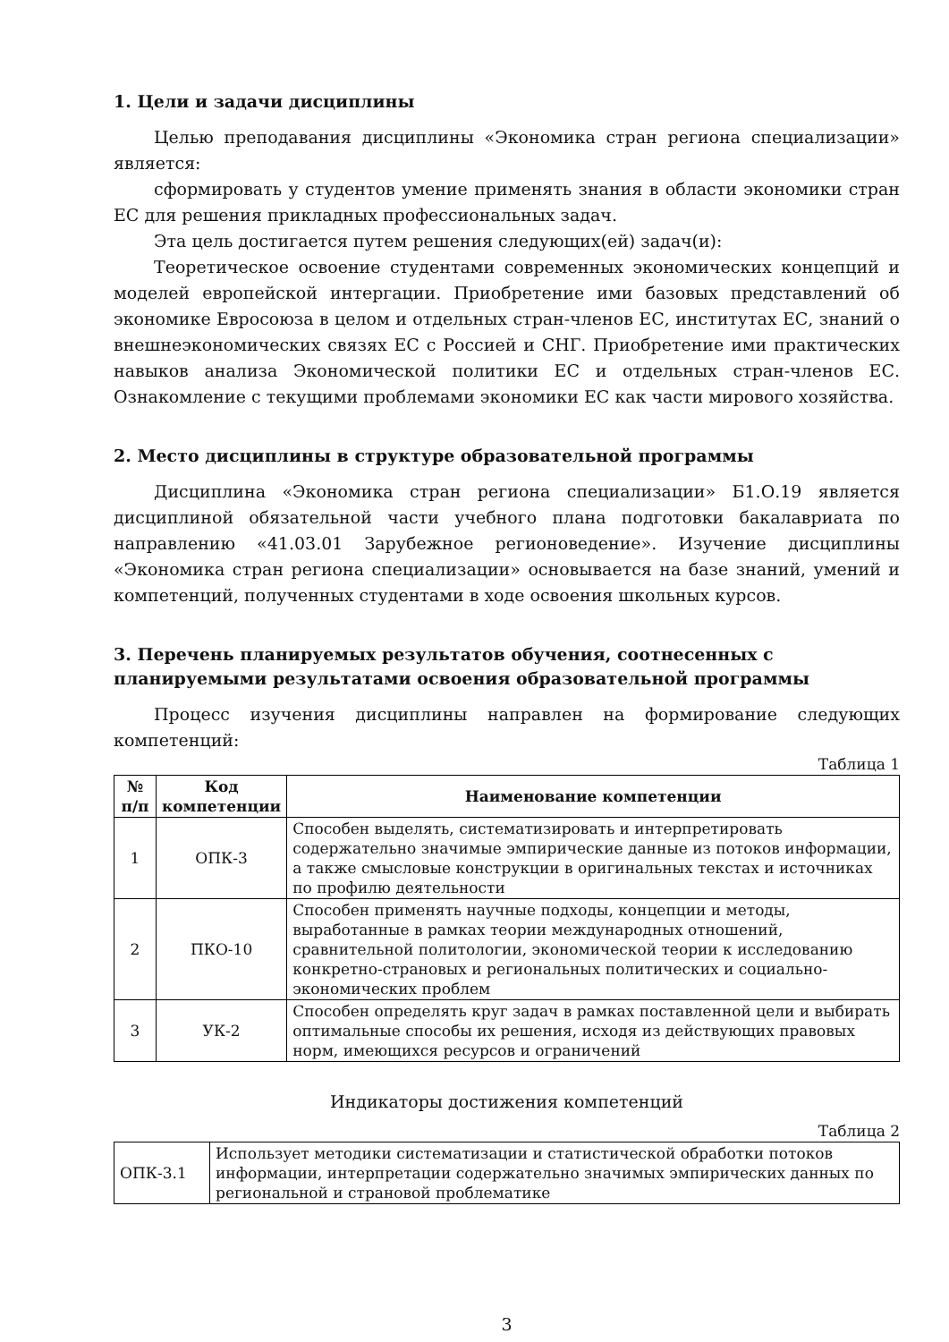1. Цели и задачи дисциплины
Целью преподавания дисциплины «Экономика стран региона специализации» является:
сформировать у студентов умение применять знания в области экономики стран ЕС для решения прикладных профессиональных задач.
Эта цель достигается путем решения следующих(ей) задач(и):
Теоретическое освоение студентами современных экономических концепций и моделей европейской интергации. Приобретение ими базовых представлений об экономике Евросоюза в целом и отдельных стран-членов ЕС, институтах ЕС, знаний о внешнеэкономических связях ЕС с Россией и СНГ. Приобретение ими практических навыков анализа Экономической политики ЕС и отдельных стран-членов ЕС. Ознакомление с текущими проблемами экономики ЕС как части мирового хозяйства.
2. Место дисциплины в структуре образовательной программы
Дисциплина «Экономика стран региона специализации» Б1.О.19 является дисциплиной обязательной части учебного плана подготовки бакалавриата по направлению «41.03.01 Зарубежное регионоведение». Изучение дисциплины «Экономика стран региона специализации» основывается на базе знаний, умений и компетенций, полученных студентами в ходе освоения школьных курсов.
3. Перечень планируемых результатов обучения, соотнесенных с планируемыми результатами освоения образовательной программы
Процесс изучения дисциплины направлен на формирование следующих компетенций:
Таблица 1
| № п/п | Код компетенции | Наименование компетенции |
| --- | --- | --- |
| 1 | ОПК-3 | Способен выделять, систематизировать и интерпретировать содержательно значимые эмпирические данные из потоков информации, а также смысловые конструкции в оригинальных текстах и источниках по профилю деятельности |
| 2 | ПКО-10 | Способен применять научные подходы, концепции и методы, выработанные в рамках теории международных отношений, сравнительной политологии, экономической теории к исследованию конкретно-страновых и региональных политических и социально-экономических проблем |
| 3 | УК-2 | Способен определять круг задач в рамках поставленной цели и выбирать оптимальные способы их решения, исходя из действующих правовых норм, имеющихся ресурсов и ограничений |
Индикаторы достижения компетенций
Таблица 2
| ОПК-3.1 | Использует методики систематизации и статистической обработки потоков информации, интерпретации содержательно значимых эмпирических данных по региональной и страновой проблематике |
3